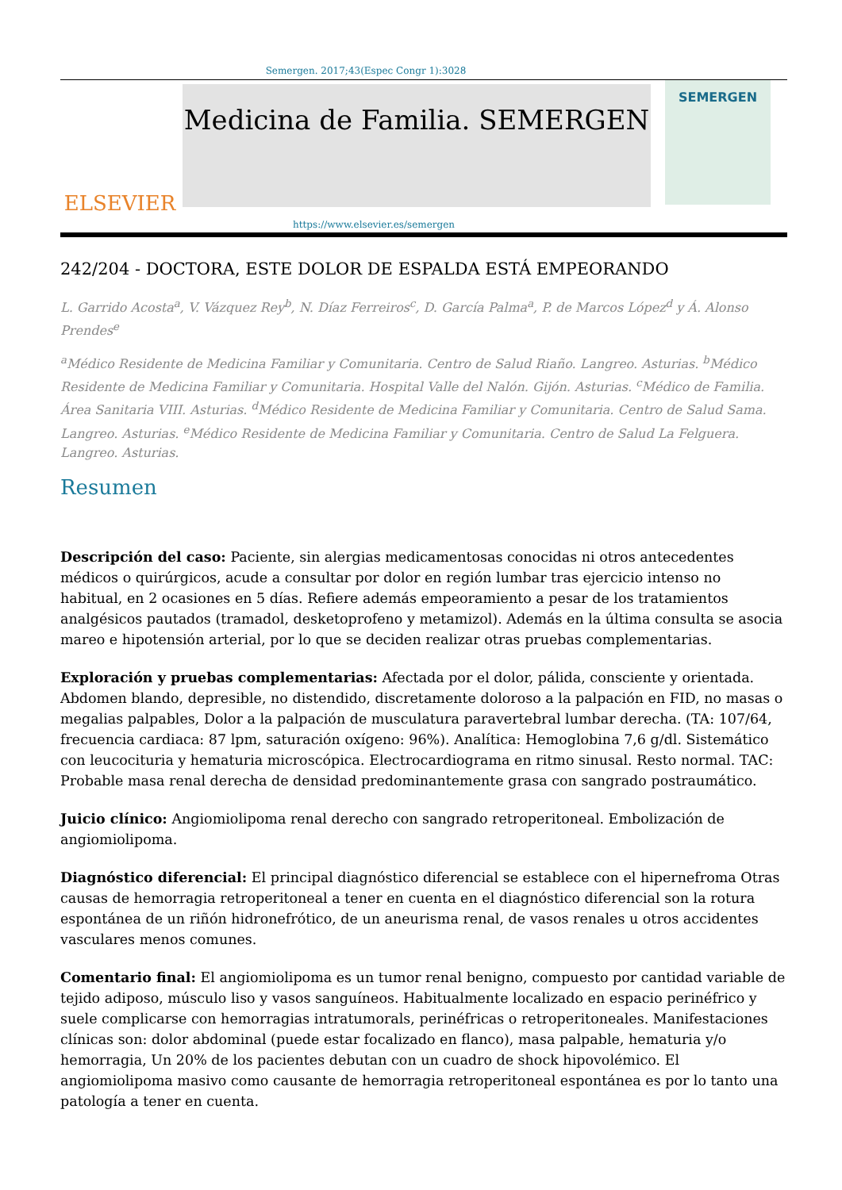Semergen. 2017;43(Espec Congr 1):3028
ELSEVIER
Medicina de Familia. SEMERGEN
SEMERGEN
https://www.elsevier.es/semergen
242/204 - DOCTORA, ESTE DOLOR DE ESPALDA ESTÁ EMPEORANDO
L. Garrido Acosta<sup>a</sup>, V. Vázquez Rey<sup>b</sup>, N. Díaz Ferreiros<sup>c</sup>, D. García Palma<sup>a</sup>, P. de Marcos López<sup>d</sup> y Á. Alonso Prendes<sup>e</sup>
<sup>a</sup> Médico Residente de Medicina Familiar y Comunitaria. Centro de Salud Riaño. Langreo. Asturias. <sup>b</sup>Médico Residente de Medicina Familiar y Comunitaria. Hospital Valle del Nalón. Gijón. Asturias. <sup>c</sup>Médico de Familia. Área Sanitaria VIII. Asturias. <sup>d</sup>Médico Residente de Medicina Familiar y Comunitaria. Centro de Salud Sama. Langreo. Asturias. <sup>e</sup>Médico Residente de Medicina Familiar y Comunitaria. Centro de Salud La Felguera. Langreo. Asturias.
Resumen
Descripción del caso: Paciente, sin alergias medicamentosas conocidas ni otros antecedentes médicos o quirúrgicos, acude a consultar por dolor en región lumbar tras ejercicio intenso no habitual, en 2 ocasiones en 5 días. Refiere además empeoramiento a pesar de los tratamientos analgésicos pautados (tramadol, desketoprofeno y metamizol). Además en la última consulta se asocia mareo e hipotensión arterial, por lo que se deciden realizar otras pruebas complementarias.
Exploración y pruebas complementarias: Afectada por el dolor, pálida, consciente y orientada. Abdomen blando, depresible, no distendido, discretamente doloroso a la palpación en FID, no masas o megalias palpables, Dolor a la palpación de musculatura paravertebral lumbar derecha. (TA: 107/64, frecuencia cardiaca: 87 lpm, saturación oxígeno: 96%). Analítica: Hemoglobina 7,6 g/dl. Sistemático con leucocituria y hematuria microscópica. Electrocardiograma en ritmo sinusal. Resto normal. TAC: Probable masa renal derecha de densidad predominantemente grasa con sangrado postraumático.
Juicio clínico: Angiomiolipoma renal derecho con sangrado retroperitoneal. Embolización de angiomiolipoma.
Diagnóstico diferencial: El principal diagnóstico diferencial se establece con el hipernefroma Otras causas de hemorragia retroperitoneal a tener en cuenta en el diagnóstico diferencial son la rotura espontánea de un riñón hidronefrótico, de un aneurisma renal, de vasos renales u otros accidentes vasculares menos comunes.
Comentario final: El angiomiolipoma es un tumor renal benigno, compuesto por cantidad variable de tejido adiposo, músculo liso y vasos sanguíneos. Habitualmente localizado en espacio perinéfrico y suele complicarse con hemorragias intratumorals, perinéfricas o retroperitoneales. Manifestaciones clínicas son: dolor abdominal (puede estar focalizado en flanco), masa palpable, hematuria y/o hemorragia, Un 20% de los pacientes debutan con un cuadro de shock hipovolémico. El angiomiolipoma masivo como causante de hemorragia retroperitoneal espontánea es por lo tanto una patología a tener en cuenta.